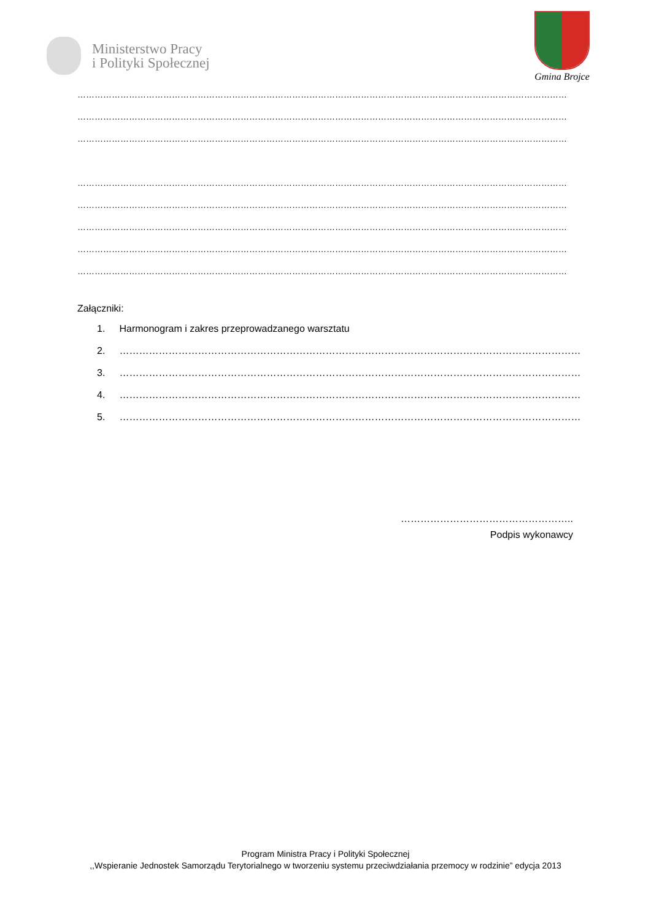Ministerstwo Pracy
i Polityki Społecznej
Gmina Brojce
……………………………………………………………………………………………………………………………………………………………
……………………………………………………………………………………………………………………………………………………………
……………………………………………………………………………………………………………………………………………………………
……………………………………………………………………………………………………………………………………………………………
……………………………………………………………………………………………………………………………………………………………
……………………………………………………………………………………………………………………………………………………………
……………………………………………………………………………………………………………………………………………………………
……………………………………………………………………………………………………………………………………………………………
Załączniki:
1. Harmonogram i zakres przeprowadzanego warsztatu
2. ……………………………………………………………………………………………………………………………
3. ……………………………………………………………………………………………………………………………
4. ……………………………………………………………………………………………………………………………
5. ……………………………………………………………………………………………………………………………
……………………………………………..
Podpis wykonawcy
Program Ministra Pracy i Polityki Społecznej
,,Wspieranie Jednostek Samorządu Terytorialnego w tworzeniu systemu przeciwdziałania przemocy w rodzinie” edycja 2013